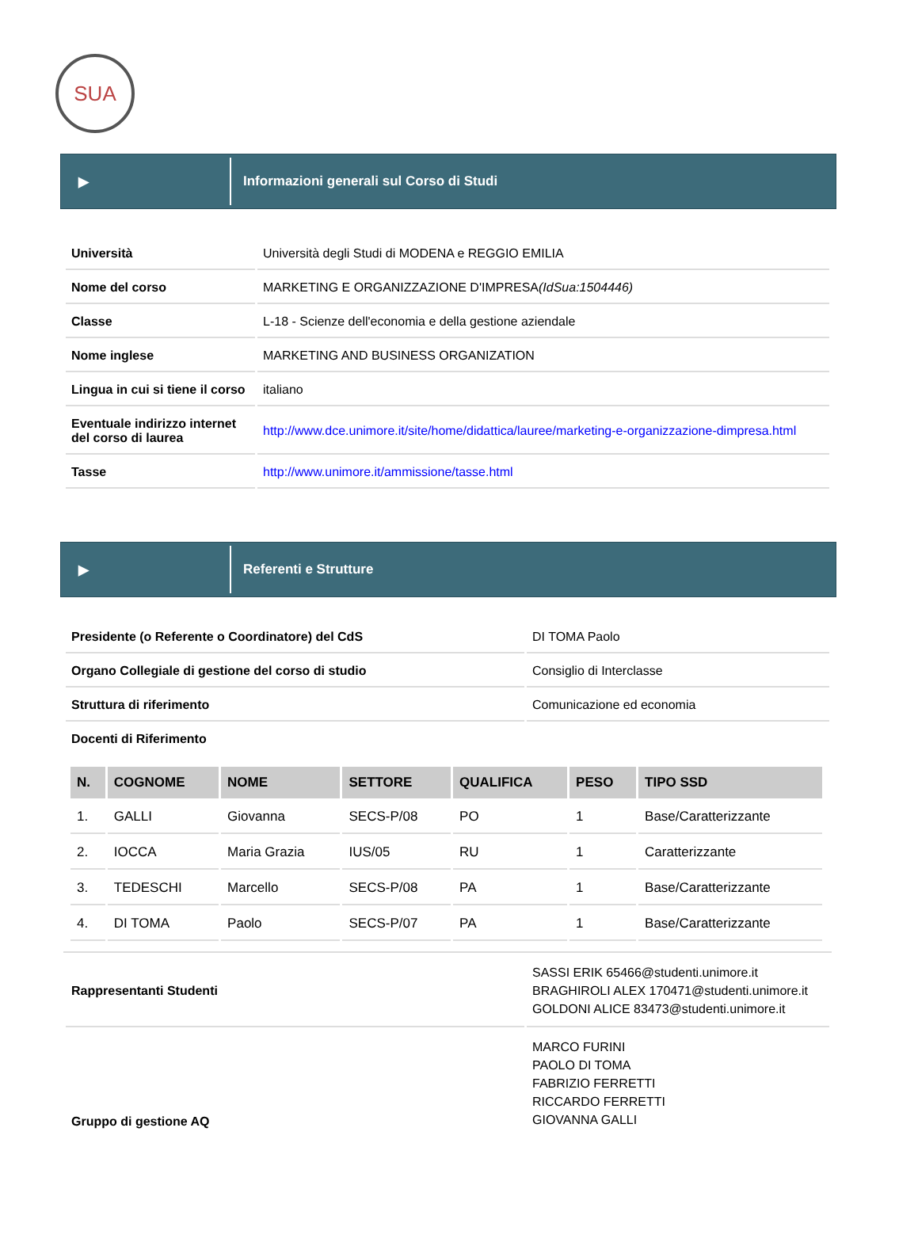SUA
▶
Informazioni generali sul Corso di Studi
| Università | Università degli Studi di MODENA e REGGIO EMILIA |
| Nome del corso | MARKETING E ORGANIZZAZIONE D'IMPRESA (IdSua:1504446) |
| Classe | L-18 - Scienze dell'economia e della gestione aziendale |
| Nome inglese | MARKETING AND BUSINESS ORGANIZATION |
| Lingua in cui si tiene il corso | italiano |
| Eventuale indirizzo internet del corso di laurea | http://www.dce.unimore.it/site/home/didattica/lauree/marketing-e-organizzazione-dimpresa.html |
| Tasse | http://www.unimore.it/ammissione/tasse.html |
▶
Referenti e Strutture
| Presidente (o Referente o Coordinatore) del CdS | DI TOMA Paolo |
| Organo Collegiale di gestione del corso di studio | Consiglio di Interclasse |
| Struttura di riferimento | Comunicazione ed economia |
| Docenti di Riferimento | |
| N. | COGNOME | NOME | SETTORE | QUALIFICA | PESO | TIPO SSD |
| --- | --- | --- | --- | --- | --- | --- |
| 1. | GALLI | Giovanna | SECS-P/08 | PO | 1 | Base/Caratterizzante |
| 2. | IOCCA | Maria Grazia | IUS/05 | RU | 1 | Caratterizzante |
| 3. | TEDESCHI | Marcello | SECS-P/08 | PA | 1 | Base/Caratterizzante |
| 4. | DI TOMA | Paolo | SECS-P/07 | PA | 1 | Base/Caratterizzante |
| Rappresentanti Studenti | SASSI ERIK 65466@studenti.unimore.it BRAGHIROLI ALEX 170471@studenti.unimore.it GOLDONI ALICE 83473@studenti.unimore.it |
| Gruppo di gestione AQ | MARCO FURINI PAOLO DI TOMA FABRIZIO FERRETTI RICCARDO FERRETTI GIOVANNA GALLI |